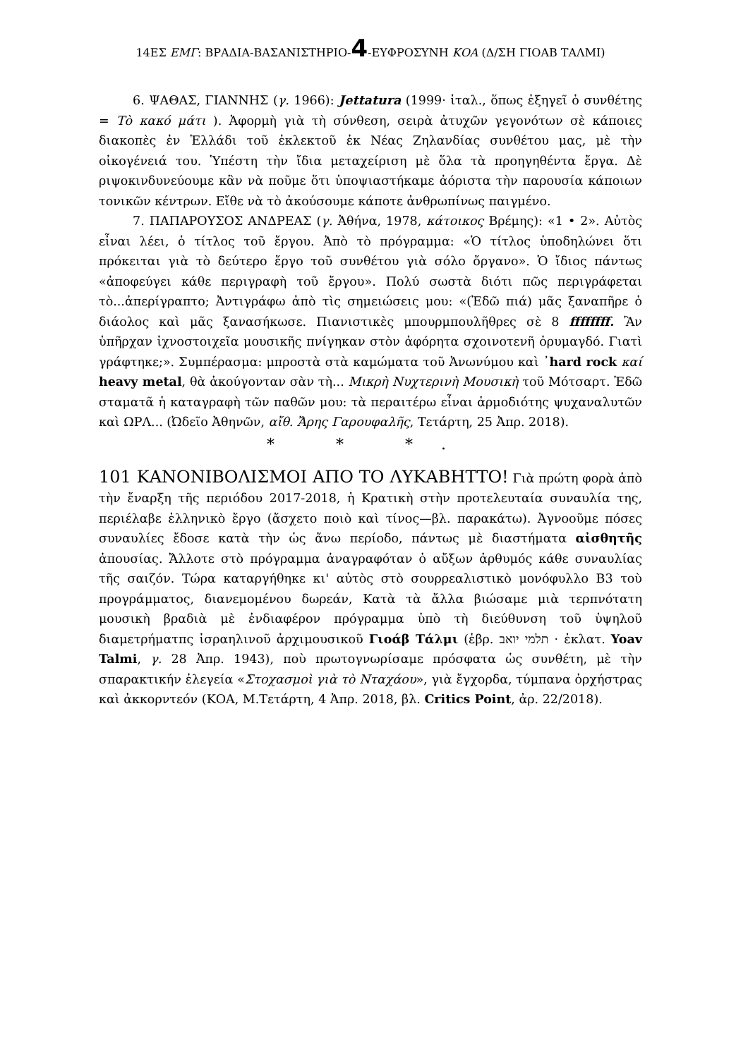14ΕΣ ΕΜΓ: ΒΡΑΔΙΑ-ΒΑΣΑΝΙΣΤΗΡΙΟ-4-ΕΥΦΡΟΣΥΝΗ ΚΟΑ (Δ/ΣΗ ΓΙΟΑΒ ΤΑΛΜΙ)
6. ΨΑΘΑΣ, ΓΙΑΝΝΗΣ (γ. 1966): Jettatura (1999· ἰταλ., ὅπως ἐξηγεῖ ὁ συνθέτης = Τὸ κακό μάτι ). Ἀφορμὴ γιὰ τὴ σύνθεση, σειρὰ ἀτυχῶν γεγονότων σὲ κάποιες διακοπὲς ἐν Ἑλλάδι τοῦ ἐκλεκτοῦ ἐκ Νέας Ζηλανδίας συνθέτου μας, μὲ τὴν οἰκογένειά του. Ὑπέστη τὴν ἴδια μεταχείριση μὲ ὅλα τὰ προηγηθέντα ἔργα. Δὲ ριψοκινδυνεύουμε κἂν νὰ ποῦμε ὅτι ὑποψιαστήκαμε ἀόριστα τὴν παρουσία κάποιων τονικῶν κέντρων. Εἴθε νὰ τὸ ἀκούσουμε κάποτε ἀνθρωπίνως παιγμένο.
7. ΠΑΠΑΡΟΥΣΟΣ ΑΝΔΡΕΑΣ (γ. Ἀθήνα, 1978, κάτοικος Βρέμης): «1 • 2». Αὐτὸς εἶναι λέει, ὁ τίτλος τοῦ ἔργου. Ἀπὸ τὸ πρόγραμμα: «Ὁ τίτλος ὑποδηλώνει ὅτι πρόκειται γιὰ τὸ δεύτερο ἔργο τοῦ συνθέτου γιὰ σόλο ὄργανο». Ὁ ἴδιος πάντως «ἀποφεύγει κάθε περιγραφὴ τοῦ ἔργου». Πολύ σωστὰ διότι πῶς περιγράφεται τὸ...ἀπερίγραπτο; Ἀντιγράφω ἀπὸ τὶς σημειώσεις μου: «(Ἐδῶ πιά) μᾶς ξαναπῆρε ὁ διάολος καὶ μᾶς ξανασήκωσε. Πιανιστικὲς μπουρμπουλῆθρες σὲ 8 ffffffff. Ἂν ὑπῆρχαν ἰχνοστοιχεῖα μουσικῆς πνίγηκαν στὸν ἀφόρητα σχοινοτενῆ ὀρυμαγδό. Γιατὶ γράφτηκε;». Συμπέρασμα: μπροστὰ στὰ καμώματα τοῦ Ἀνωνύμου καὶ ᾿hard rock καί heavy metal, θὰ ἀκούγονταν σὰν τὴ... Μικρὴ Νυχτερινὴ Μουσικὴ τοῦ Μότσαρτ. Ἐδῶ σταματᾶ ἡ καταγραφὴ τῶν παθῶν μου: τὰ περαιτέρω εἶναι ἁρμοδιότης ψυχαναλυτῶν καὶ ΩΡΛ... (Ὠδεῖο Ἀθηνῶν, αἴθ. Ἄρης Γαρουφαλῆς, Τετάρτη, 25 Ἀπρ. 2018).
* * *.
101 ΚΑΝΟΝΙΒΟΛΙΣΜΟΙ ΑΠΟ ΤΟ ΛΥΚΑΒΗΤΤΟ! Γιὰ πρώτη φορὰ ἀπὸ τὴν ἔναρξη τῆς περιόδου 2017-2018, ἡ Κρατικὴ στὴν προτελευταία συναυλία της, περιέλαβε ἑλληνικὸ ἔργο (ἄσχετο ποιὸ καὶ τίνος—βλ. παρακάτω). Ἀγνοοῦμε πόσες συναυλίες ἔδοσε κατὰ τὴν ὡς ἄνω περίοδο, πάντως μὲ διαστήματα αἰσθητῆς ἀπουσίας. Ἄλλοτε στὸ πρόγραμμα ἀναγραφόταν ὁ αὔξων ἀρθυμός κάθε συναυλίας τῆς σαιζόν. Τώρα καταργήθηκε κι' αὐτὸς στὸ σουρρεαλιστικὸ μονόφυλλο Β3 τοὺ προγράμματος, διανεμομένου δωρεάν, Κατὰ τὰ ἄλλα βιώσαμε μιὰ τερπνότατη μουσικὴ βραδιὰ μὲ ἐνδιαφέρον πρόγραμμα ὑπὸ τὴ διεύθυνση τοῦ ὑψηλοῦ διαμετρήματπς ἰσραηλινοῦ ἀρχιμουσικοῦ Γιοάβ Τάλμι (ἑβρ. תלמי יואב · ἐκλατ. Yoav Talmi, γ. 28 Ἀπρ. 1943), ποὺ πρωτογνωρίσαμε πρόσφατα ὡς συνθέτη, μὲ τὴν σπαρακτικήν ἐλεγεία «Στοχασμοὶ γιὰ τὸ Νταχάου», γιὰ ἔγχορδα, τύμπανα ὀρχήστρας καὶ ἀκκορντεόν (ΚΟΑ, Μ.Τετάρτη, 4 Ἀπρ. 2018, βλ. Critics Point, ἀρ. 22/2018).